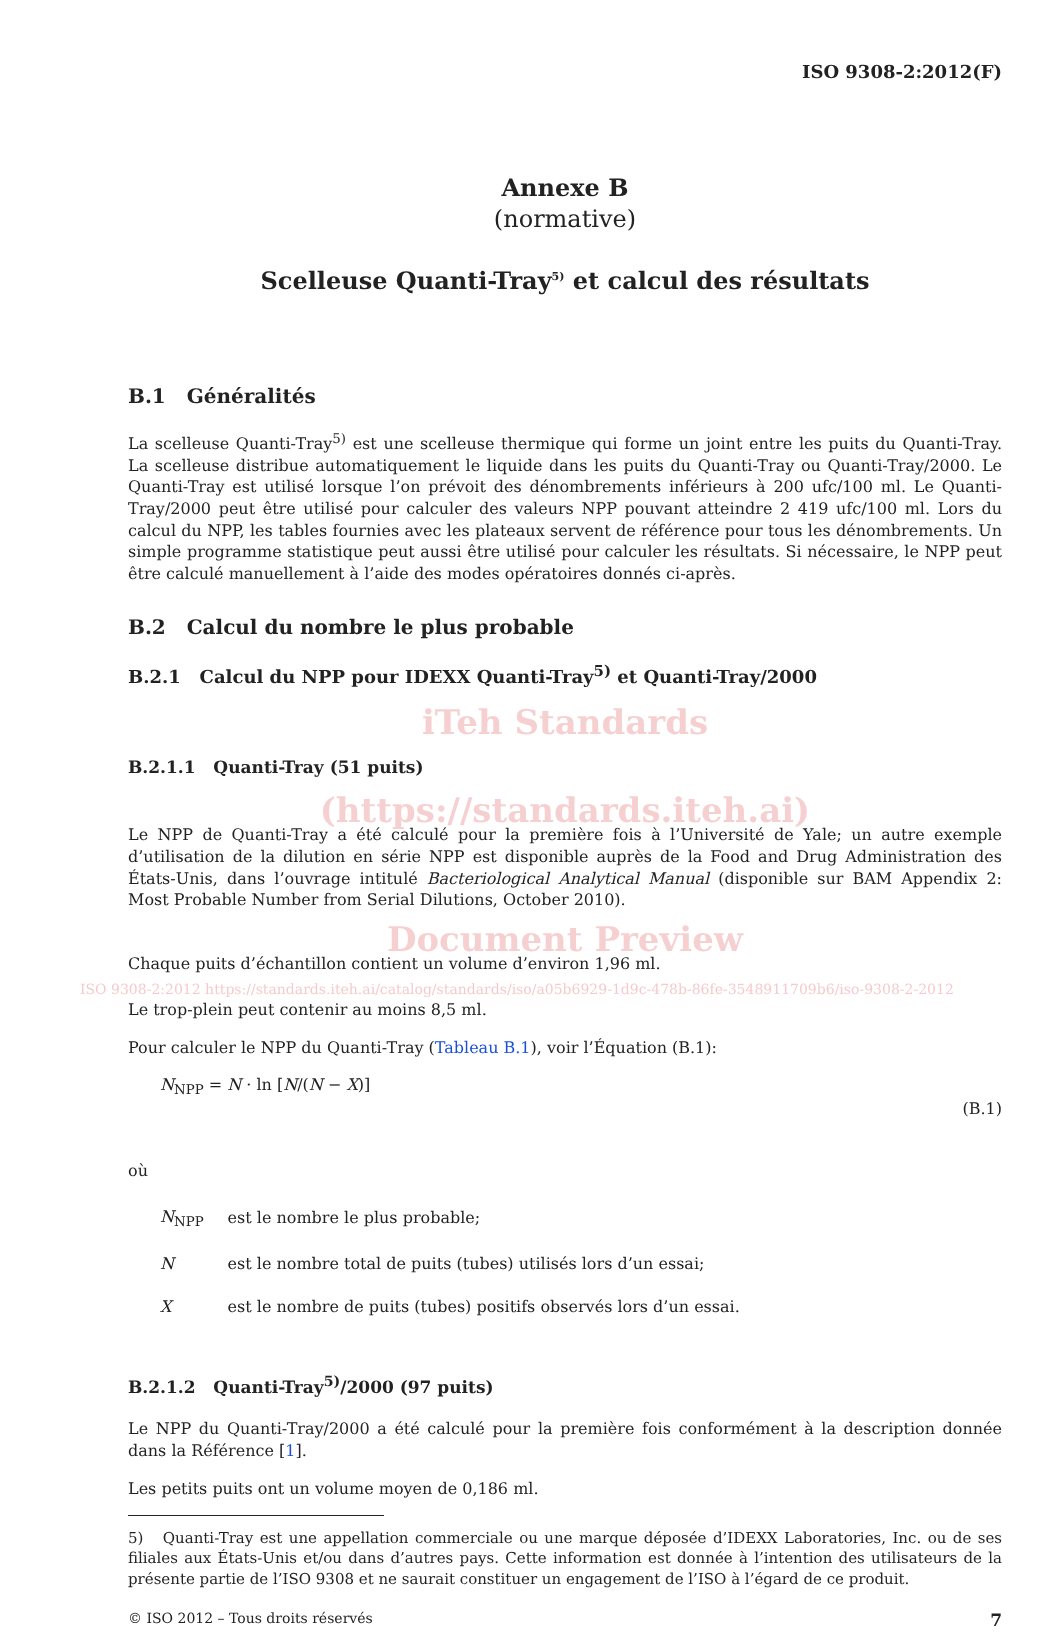ISO 9308-2:2012(F)
Annexe B
(normative)
Scelleuse Quanti-Tray<sup>5)</sup> et calcul des résultats
B.1 Généralités
La scelleuse Quanti-Tray<sup>5)</sup> est une scelleuse thermique qui forme un joint entre les puits du Quanti-Tray. La scelleuse distribue automatiquement le liquide dans les puits du Quanti-Tray ou Quanti-Tray/2000. Le Quanti-Tray est utilisé lorsque l’on prévoit des dénombrements inférieurs à 200 ufc/100 ml. Le Quanti-Tray/2000 peut être utilisé pour calculer des valeurs NPP pouvant atteindre 2 419 ufc/100 ml. Lors du calcul du NPP, les tables fournies avec les plateaux servent de référence pour tous les dénombrements. Un simple programme statistique peut aussi être utilisé pour calculer les résultats. Si nécessaire, le NPP peut être calculé manuellement à l’aide des modes opératoires donnés ci-après.
B.2 Calcul du nombre le plus probable
B.2.1 Calcul du NPP pour IDEXX Quanti-Tray<sup>5)</sup> et Quanti-Tray/2000
iTeh Standards
B.2.1.1 Quanti-Tray (51 puits)
(https://standards.iteh.ai)
Le NPP de Quanti-Tray a été calculé pour la première fois à l’Université de Yale; un autre exemple d’utilisation de la dilution en série NPP est disponible auprès de la Food and Drug Administration des États-Unis, dans l’ouvrage intitulé Bacteriological Analytical Manual (disponible sur BAM Appendix 2: Most Probable Number from Serial Dilutions, October 2010).
Document Preview
Chaque puits d’échantillon contient un volume d’environ 1,96 ml.
ISO 9308-2:2012 https://standards.iteh.ai/catalog/standards/iso/a05b6929-1d9c-478b-86fe-3548911709b6/iso-9308-2-2012
Le trop-plein peut contenir au moins 8,5 ml.
Pour calculer le NPP du Quanti-Tray (Tableau B.1), voir l’Équation (B.1):
N<sub>NPP</sub> = N · ln [N/(N − X)] (B.1)
où
| N<sub>NPP</sub> | est le nombre le plus probable; |
| N | est le nombre total de puits (tubes) utilisés lors d’un essai; |
| X | est le nombre de puits (tubes) positifs observés lors d’un essai. |
B.2.1.2 Quanti-Tray<sup>5)</sup>/2000 (97 puits)
Le NPP du Quanti-Tray/2000 a été calculé pour la première fois conformément à la description donnée dans la Référence [1].
Les petits puits ont un volume moyen de 0,186 ml.
5) Quanti-Tray est une appellation commerciale ou une marque déposée d’IDEXX Laboratories, Inc. ou de ses filiales aux États-Unis et/ou dans d’autres pays. Cette information est donnée à l’intention des utilisateurs de la présente partie de l’ISO 9308 et ne saurait constituer un engagement de l’ISO à l’égard de ce produit.
© ISO 2012 – Tous droits réservés 7